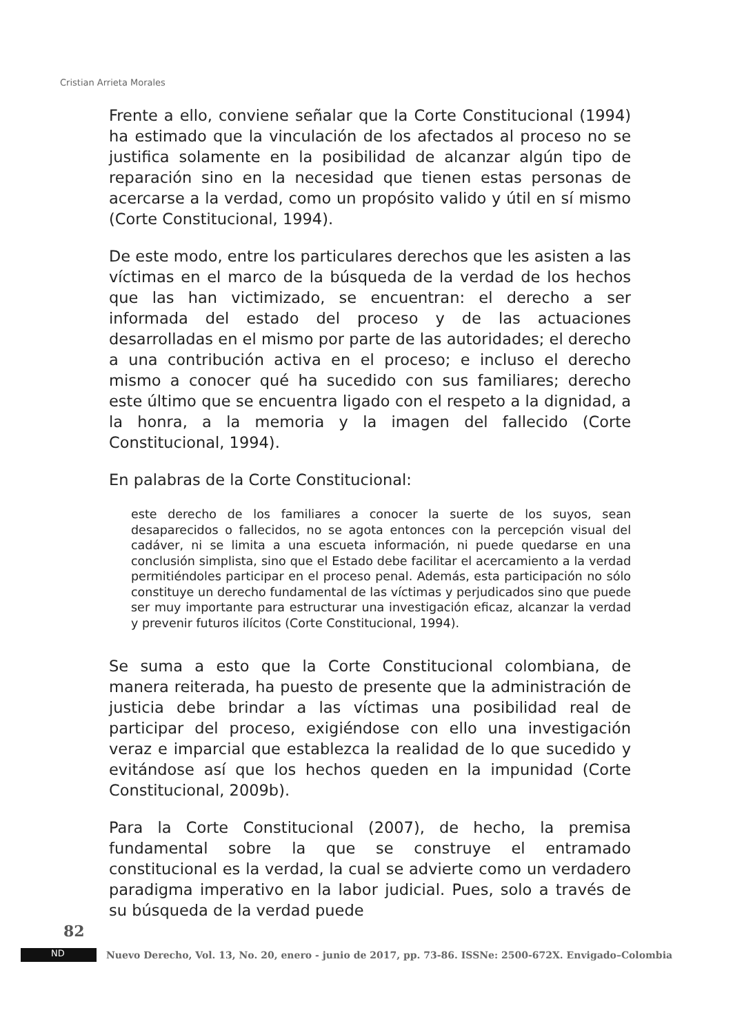Cristian Arrieta Morales
Frente a ello, conviene señalar que la Corte Constitucional (1994) ha estimado que la vinculación de los afectados al proceso no se justifica solamente en la posibilidad de alcanzar algún tipo de reparación sino en la necesidad que tienen estas personas de acercarse a la verdad, como un propósito valido y útil en sí mismo (Corte Constitucional, 1994).
De este modo, entre los particulares derechos que les asisten a las víctimas en el marco de la búsqueda de la verdad de los hechos que las han victimizado, se encuentran: el derecho a ser informada del estado del proceso y de las actuaciones desarrolladas en el mismo por parte de las autoridades; el derecho a una contribución activa en el proceso; e incluso el derecho mismo a conocer qué ha sucedido con sus familiares; derecho este último que se encuentra ligado con el respeto a la dignidad, a la honra, a la memoria y la imagen del fallecido (Corte Constitucional, 1994).
En palabras de la Corte Constitucional:
este derecho de los familiares a conocer la suerte de los suyos, sean desaparecidos o fallecidos, no se agota entonces con la percepción visual del cadáver, ni se limita a una escueta información, ni puede quedarse en una conclusión simplista, sino que el Estado debe facilitar el acercamiento a la verdad permitiéndoles participar en el proceso penal. Además, esta participación no sólo constituye un derecho fundamental de las víctimas y perjudicados sino que puede ser muy importante para estructurar una investigación eficaz, alcanzar la verdad y prevenir futuros ilícitos (Corte Constitucional, 1994).
Se suma a esto que la Corte Constitucional colombiana, de manera reiterada, ha puesto de presente que la administración de justicia debe brindar a las víctimas una posibilidad real de participar del proceso, exigiéndose con ello una investigación veraz e imparcial que establezca la realidad de lo que sucedido y evitándose así que los hechos queden en la impunidad (Corte Constitucional, 2009b).
Para la Corte Constitucional (2007), de hecho, la premisa fundamental sobre la que se construye el entramado constitucional es la verdad, la cual se advierte como un verdadero paradigma imperativo en la labor judicial. Pues, solo a través de su búsqueda de la verdad puede
82
ND
Nuevo Derecho, Vol. 13, No. 20, enero - junio de 2017, pp. 73-86. ISSNe: 2500-672X. Envigado–Colombia